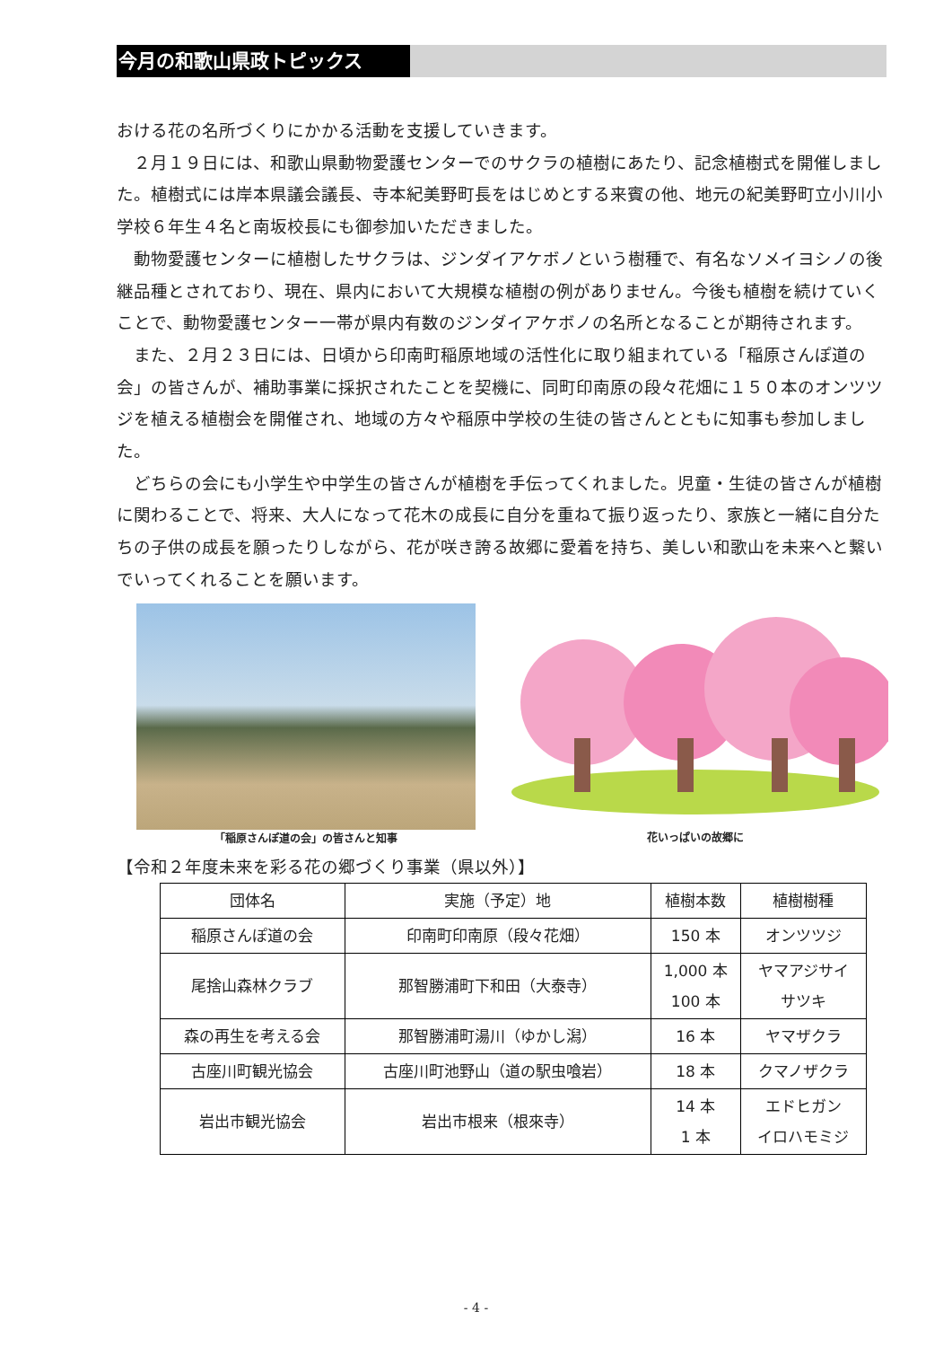今月の和歌山県政トピックス
おける花の名所づくりにかかる活動を支援していきます。
　２月１９日には、和歌山県動物愛護センターでのサクラの植樹にあたり、記念植樹式を開催しました。植樹式には岸本県議会議長、寺本紀美野町長をはじめとする来賓の他、地元の紀美野町立小川小学校６年生４名と南坂校長にも御参加いただきました。
　動物愛護センターに植樹したサクラは、ジンダイアケボノという樹種で、有名なソメイヨシノの後継品種とされており、現在、県内において大規模な植樹の例がありません。今後も植樹を続けていくことで、動物愛護センター一帯が県内有数のジンダイアケボノの名所となることが期待されます。
　また、２月２３日には、日頃から印南町稲原地域の活性化に取り組まれている「稲原さんぽ道の会」の皆さんが、補助事業に採択されたことを契機に、同町印南原の段々花畑に１５０本のオンツツジを植える植樹会を開催され、地域の方々や稲原中学校の生徒の皆さんとともに知事も参加しました。
　どちらの会にも小学生や中学生の皆さんが植樹を手伝ってくれました。児童・生徒の皆さんが植樹に関わることで、将来、大人になって花木の成長に自分を重ねて振り返ったり、家族と一緒に自分たちの子供の成長を願ったりしながら、花が咲き誇る故郷に愛着を持ち、美しい和歌山を未来へと繋いでいってくれることを願います。
「稲原さんぽ道の会」の皆さんと知事 花いっぱいの故郷に
【令和２年度未来を彩る花の郷づくり事業（県以外）】
| 団体名 | 実施（予定）地 | 植樹本数 | 植樹樹種 |
| --- | --- | --- | --- |
| 稲原さんぽ道の会 | 印南町印南原（段々花畑） | 150 本 | オンツツジ |
| 尾捨山森林クラブ | 那智勝浦町下和田（大泰寺） | 1,000 本 100 本 | ヤマアジサイ サツキ |
| 森の再生を考える会 | 那智勝浦町湯川（ゆかし潟） | 16 本 | ヤマザクラ |
| 古座川町観光協会 | 古座川町池野山（道の駅虫喰岩） | 18 本 | クマノザクラ |
| 岩出市観光協会 | 岩出市根来（根來寺） | 14 本 1 本 | エドヒガン イロハモミジ |
- 4 -